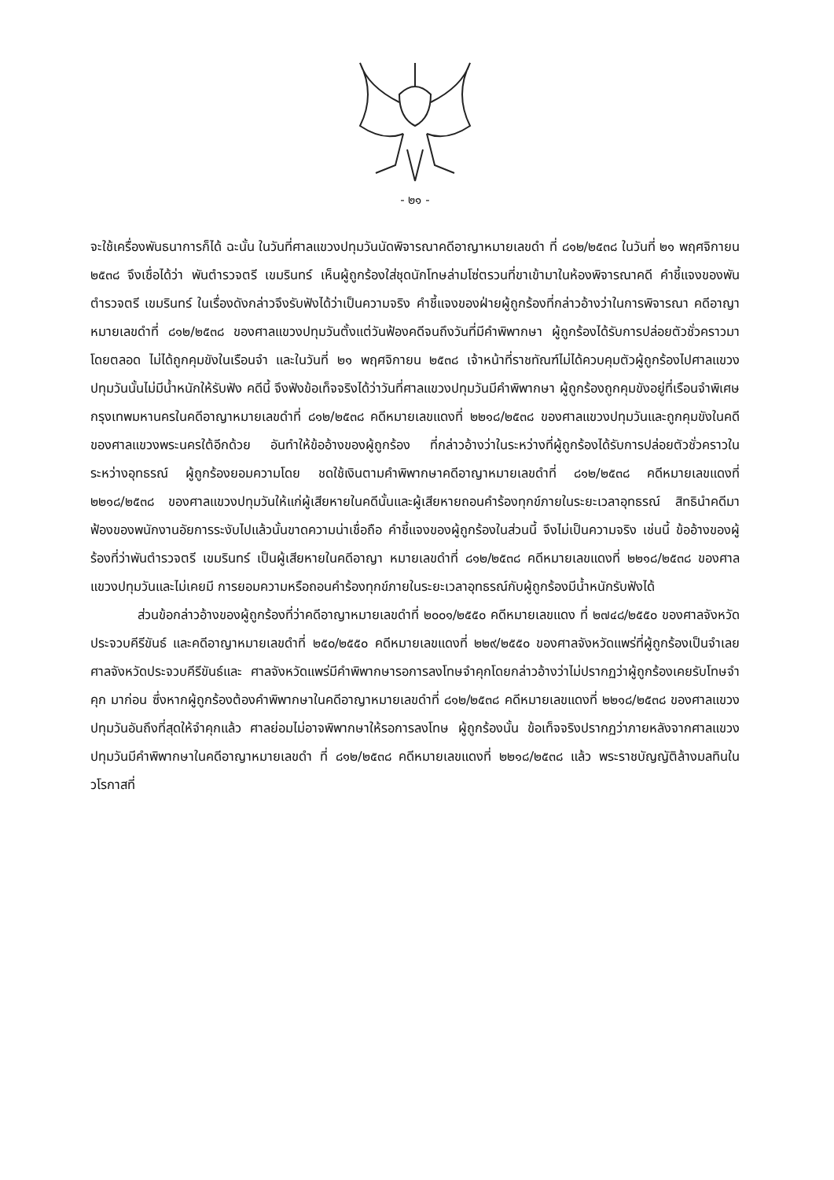- ๒๑ -
จะใช้เครื่องพันธนาการก็ได้ ฉะนั้น ในวันที่ศาลแขวงปทุมวันนัดพิจารณาคดีอาญาหมายเลขดำ ที่ ๘๑๒/๒๕๓๘ ในวันที่ ๒๑ พฤศจิกายน ๒๕๓๘ จึงเชื่อได้ว่า พันตำรวจตรี เขมรินทร์ เห็นผู้ถูกร้องใส่ชุดนักโทษล่ามโซ่ตรวนที่ขาเข้ามาในห้องพิจารณาคดี คำชี้แจงของพันตำรวจตรี เขมรินทร์ ในเรื่องดังกล่าวจึงรับฟังได้ว่าเป็นความจริง คำชี้แจงของฝ่ายผู้ถูกร้องที่กล่าวอ้างว่าในการพิจารณา คดีอาญาหมายเลขดำที่ ๘๑๒/๒๕๓๘ ของศาลแขวงปทุมวันตั้งแต่วันฟ้องคดีจนถึงวันที่มีคำพิพากษา ผู้ถูกร้องได้รับการปล่อยตัวชั่วคราวมาโดยตลอด ไม่ได้ถูกคุมขังในเรือนจำ และในวันที่ ๒๑ พฤศจิกายน ๒๕๓๘ เจ้าหน้าที่ราชทัณฑ์ไม่ได้ควบคุมตัวผู้ถูกร้องไปศาลแขวงปทุมวันนั้นไม่มีน้ำหนักให้รับฟัง คดีนี้ จึงฟังข้อเท็จจริงได้ว่าวันที่ศาลแขวงปทุมวันมีคำพิพากษา ผู้ถูกร้องถูกคุมขังอยู่ที่เรือนจำพิเศษ กรุงเทพมหานครในคดีอาญาหมายเลขดำที่ ๘๑๒/๒๕๓๘ คดีหมายเลขแดงที่ ๒๒๑๘/๒๕๓๘ ของศาลแขวงปทุมวันและถูกคุมขังในคดีของศาลแขวงพระนครใต้อีกด้วย อันทำให้ข้ออ้างของผู้ถูกร้อง ที่กล่าวอ้างว่าในระหว่างที่ผู้ถูกร้องได้รับการปล่อยตัวชั่วคราวในระหว่างอุทธรณ์ ผู้ถูกร้องยอมความโดย ชดใช้เงินตามคำพิพากษาคดีอาญาหมายเลขดำที่ ๘๑๒/๒๕๓๘ คดีหมายเลขแดงที่ ๒๒๑๘/๒๕๓๘ ของศาลแขวงปทุมวันให้แก่ผู้เสียหายในคดีนั้นและผู้เสียหายถอนคำร้องทุกข์ภายในระยะเวลาอุทธรณ์ สิทธินำคดีมาฟ้องของพนักงานอัยการระงับไปแล้วนั้นขาดความน่าเชื่อถือ คำชี้แจงของผู้ถูกร้องในส่วนนี้ จึงไม่เป็นความจริง เช่นนี้ ข้ออ้างของผู้ร้องที่ว่าพันตำรวจตรี เขมรินทร์ เป็นผู้เสียหายในคดีอาญา หมายเลขดำที่ ๘๑๒/๒๕๓๘ คดีหมายเลขแดงที่ ๒๒๑๘/๒๕๓๘ ของศาลแขวงปทุมวันและไม่เคยมี การยอมความหรือถอนคำร้องทุกข์ภายในระยะเวลาอุทธรณ์กับผู้ถูกร้องมีน้ำหนักรับฟังได้
ส่วนข้อกล่าวอ้างของผู้ถูกร้องที่ว่าคดีอาญาหมายเลขดำที่ ๒๐๐๑/๒๕๕๐ คดีหมายเลขแดง ที่ ๒๗๔๘/๒๕๕๐ ของศาลจังหวัดประจวบคีรีขันธ์ และคดีอาญาหมายเลขดำที่ ๒๕๐/๒๕๕๐ คดีหมายเลขแดงที่ ๒๒๙/๒๕๕๐ ของศาลจังหวัดแพร่ที่ผู้ถูกร้องเป็นจำเลย ศาลจังหวัดประจวบคีรีขันธ์และ ศาลจังหวัดแพร่มีคำพิพากษารอการลงโทษจำคุกโดยกล่าวอ้างว่าไม่ปรากฏว่าผู้ถูกร้องเคยรับโทษจำคุก มาก่อน ซึ่งหากผู้ถูกร้องต้องคำพิพากษาในคดีอาญาหมายเลขดำที่ ๘๑๒/๒๕๓๘ คดีหมายเลขแดงที่ ๒๒๑๘/๒๕๓๘ ของศาลแขวงปทุมวันอันถึงที่สุดให้จำคุกแล้ว ศาลย่อมไม่อาจพิพากษาให้รอการลงโทษ ผู้ถูกร้องนั้น ข้อเท็จจริงปรากฏว่าภายหลังจากศาลแขวงปทุมวันมีคำพิพากษาในคดีอาญาหมายเลขดำ ที่ ๘๑๒/๒๕๓๘ คดีหมายเลขแดงที่ ๒๒๑๘/๒๕๓๘ แล้ว พระราชบัญญัติล้างมลทินในวโรกาสที่